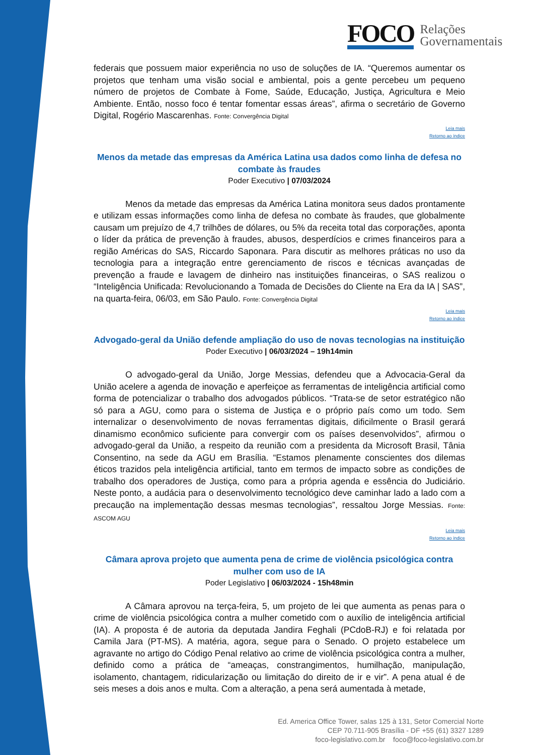FOCO
Relações
Governamentais
federais que possuem maior experiência no uso de soluções de IA. “Queremos aumentar os projetos que tenham uma visão social e ambiental, pois a gente percebeu um pequeno número de projetos de Combate à Fome, Saúde, Educação, Justiça, Agricultura e Meio Ambiente. Então, nosso foco é tentar fomentar essas áreas”, afirma o secretário de Governo Digital, Rogério Mascarenhas. Fonte: Convergência Digital
Leia mais
Retorno ao índice
Menos da metade das empresas da América Latina usa dados como linha de defesa no combate às fraudes
Poder Executivo | 07/03/2024
Menos da metade das empresas da América Latina monitora seus dados prontamente e utilizam essas informações como linha de defesa no combate às fraudes, que globalmente causam um prejuízo de 4,7 trilhões de dólares, ou 5% da receita total das corporações, aponta o líder da prática de prevenção à fraudes, abusos, desperdícios e crimes financeiros para a região Américas do SAS, Riccardo Saponara. Para discutir as melhores práticas no uso da tecnologia para a integração entre gerenciamento de riscos e técnicas avançadas de prevenção a fraude e lavagem de dinheiro nas instituições financeiras, o SAS realizou o “Inteligência Unificada: Revolucionando a Tomada de Decisões do Cliente na Era da IA | SAS”, na quarta-feira, 06/03, em São Paulo. Fonte: Convergência Digital
Leia mais
Retorno ao índice
Advogado-geral da União defende ampliação do uso de novas tecnologias na instituição
Poder Executivo | 06/03/2024 – 19h14min
O advogado-geral da União, Jorge Messias, defendeu que a Advocacia-Geral da União acelere a agenda de inovação e aperfeiçoe as ferramentas de inteligência artificial como forma de potencializar o trabalho dos advogados públicos. “Trata-se de setor estratégico não só para a AGU, como para o sistema de Justiça e o próprio país como um todo. Sem internalizar o desenvolvimento de novas ferramentas digitais, dificilmente o Brasil gerará dinamismo econômico suficiente para convergir com os países desenvolvidos”, afirmou o advogado-geral da União, a respeito da reunião com a presidenta da Microsoft Brasil, Tânia Consentino, na sede da AGU em Brasília. “Estamos plenamente conscientes dos dilemas éticos trazidos pela inteligência artificial, tanto em termos de impacto sobre as condições de trabalho dos operadores de Justiça, como para a própria agenda e essência do Judiciário. Neste ponto, a audácia para o desenvolvimento tecnológico deve caminhar lado a lado com a precaução na implementação dessas mesmas tecnologias”, ressaltou Jorge Messias. Fonte: ASCOM AGU
Leia mais
Retorno ao índice
Câmara aprova projeto que aumenta pena de crime de violência psicológica contra mulher com uso de IA
Poder Legislativo | 06/03/2024 - 15h48min
A Câmara aprovou na terça-feira, 5, um projeto de lei que aumenta as penas para o crime de violência psicológica contra a mulher cometido com o auxílio de inteligência artificial (IA). A proposta é de autoria da deputada Jandira Feghali (PCdoB-RJ) e foi relatada por Camila Jara (PT-MS). A matéria, agora, segue para o Senado. O projeto estabelece um agravante no artigo do Código Penal relativo ao crime de violência psicológica contra a mulher, definido como a prática de “ameaças, constrangimentos, humilhação, manipulação, isolamento, chantagem, ridicularização ou limitação do direito de ir e vir”. A pena atual é de seis meses a dois anos e multa. Com a alteração, a pena será aumentada à metade,
Ed. America Office Tower, salas 125 à 131, Setor Comercial Norte
CEP 70.711-905 Brasília - DF +55 (61) 3327 1289
foco-legislativo.com.br foco@foco-legislativo.com.br